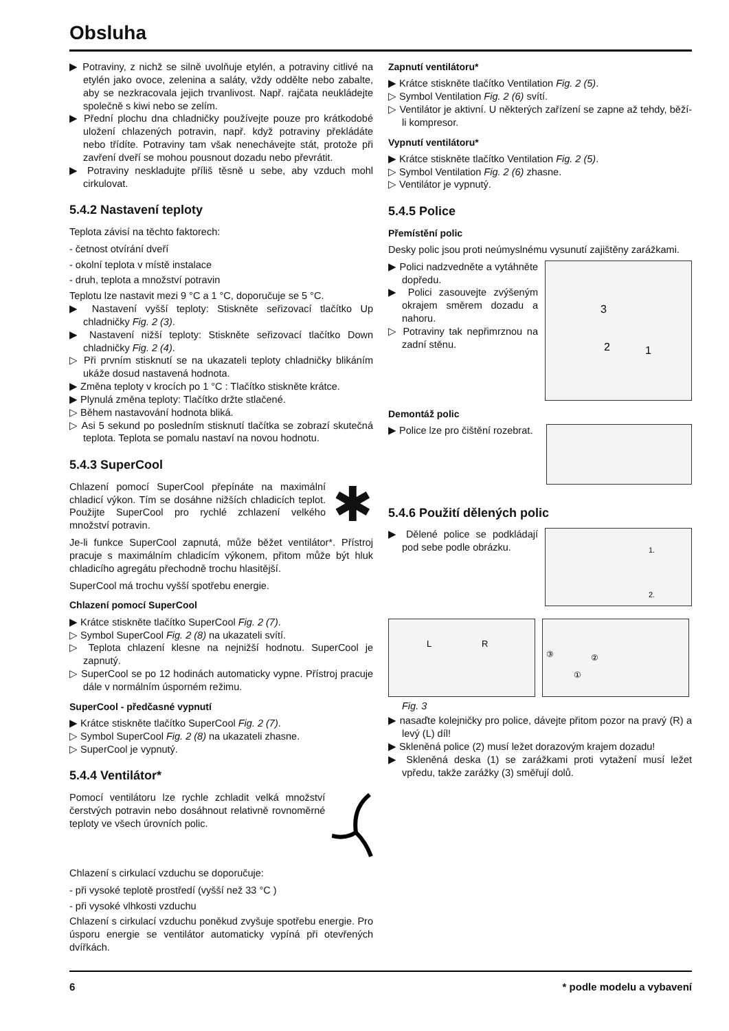Obsluha
▶ Potraviny, z nichž se silně uvolňuje etylén, a potraviny citlivé na etylén jako ovoce, zelenina a saláty, vždy oddělte nebo zabalte, aby se nezkracovala jejich trvanlivost. Např. rajčata neukládejte společně s kiwi nebo se zelím.
▶ Přední plochu dna chladničky používejte pouze pro krátkodobé uložení chlazených potravin, např. když potraviny překládáte nebo třídíte. Potraviny tam však nenechávejte stát, protože při zavření dveří se mohou pousnout dozadu nebo převrátit.
▶ Potraviny neskladujte příliš těsně u sebe, aby vzduch mohl cirkulovat.
5.4.2 Nastavení teploty
Teplota závisí na těchto faktorech:
- četnost otvírání dveří
- okolní teplota v místě instalace
- druh, teplota a množství potravin
Teplotu lze nastavit mezi 9 °C a 1 °C, doporučuje se 5 °C.
▶ Nastavení vyšší teploty: Stiskněte seřizovací tlačítko Up chladničky Fig. 2 (3).
▶ Nastavení nižší teploty: Stiskněte seřizovací tlačítko Down chladničky Fig. 2 (4).
▷ Při prvním stisknutí se na ukazateli teploty chladničky blikáním ukáže dosud nastavená hodnota.
▶ Změna teploty v krocích po 1 °C : Tlačítko stiskněte krátce.
▶ Plynulá změna teploty: Tlačítko držte stlačené.
▷ Během nastavování hodnota bliká.
▷ Asi 5 sekund po posledním stisknutí tlačítka se zobrazí skutečná teplota. Teplota se pomalu nastaví na novou hodnotu.
5.4.3 SuperCool
Chlazení pomocí SuperCool přepínáte na maximální chladicí výkon. Tím se dosáhne nižších chladicích teplot. Použijte SuperCool pro rychlé zchlazení velkého množství potravin.
✱
Je-li funkce SuperCool zapnutá, může běžet ventilátor*. Přístroj pracuje s maximálním chladicím výkonem, přitom může být hluk chladicího agregátu přechodně trochu hlasitější.
SuperCool má trochu vyšší spotřebu energie.
Chlazení pomocí SuperCool
▶ Krátce stiskněte tlačítko SuperCool Fig. 2 (7).
▷ Symbol SuperCool Fig. 2 (8) na ukazateli svítí.
▷ Teplota chlazení klesne na nejnižší hodnotu. SuperCool je zapnutý.
▷ SuperCool se po 12 hodinách automaticky vypne. Přístroj pracuje dále v normálním úsporném režimu.
SuperCool - předčasné vypnutí
▶ Krátce stiskněte tlačítko SuperCool Fig. 2 (7).
▷ Symbol SuperCool Fig. 2 (8) na ukazateli zhasne.
▷ SuperCool je vypnutý.
5.4.4 Ventilátor*
Pomocí ventilátoru lze rychle zchladit velká množství čerstvých potravin nebo dosáhnout relativně rovnoměrné teploty ve všech úrovních polic.
Chlazení s cirkulací vzduchu se doporučuje:
- při vysoké teplotě prostředí (vyšší než 33 °C )
- při vysoké vlhkosti vzduchu
Chlazení s cirkulací vzduchu poněkud zvyšuje spotřebu energie. Pro úsporu energie se ventilátor automaticky vypíná při otevřených dvířkách.
Zapnutí ventilátoru*
▶ Krátce stiskněte tlačítko Ventilation Fig. 2 (5).
▷ Symbol Ventilation Fig. 2 (6) svítí.
▷ Ventilátor je aktivní. U některých zařízení se zapne až tehdy, běží-li kompresor.
Vypnutí ventilátoru*
▶ Krátce stiskněte tlačítko Ventilation Fig. 2 (5).
▷ Symbol Ventilation Fig. 2 (6) zhasne.
▷ Ventilátor je vypnutý.
5.4.5 Police
Přemístění polic
Desky polic jsou proti neúmyslnému vysunutí zajištěny zarážkami.
▶ Polici nadzvedněte a vytáhněte dopředu.
▶ Polici zasouvejte zvýšeným okrajem směrem dozadu a nahoru.
▷ Potraviny tak nepřimrznou na zadní stěnu.
3
2
1
Demontáž polic
▶ Police lze pro čištění rozebrat.
5.4.6 Použití dělených polic
▶ Dělené police se podkládají pod sebe podle obrázku.
1.
2.
L
R
③
②
①
Fig. 3
▶ nasaďte kolejničky pro police, dávejte přitom pozor na pravý (R) a levý (L) díl!
▶ Skleněná police (2) musí ležet dorazovým krajem dozadu!
▶ Skleněná deska (1) se zarážkami proti vytažení musí ležet vpředu, takže zarážky (3) směřují dolů.
6 * podle modelu a vybavení